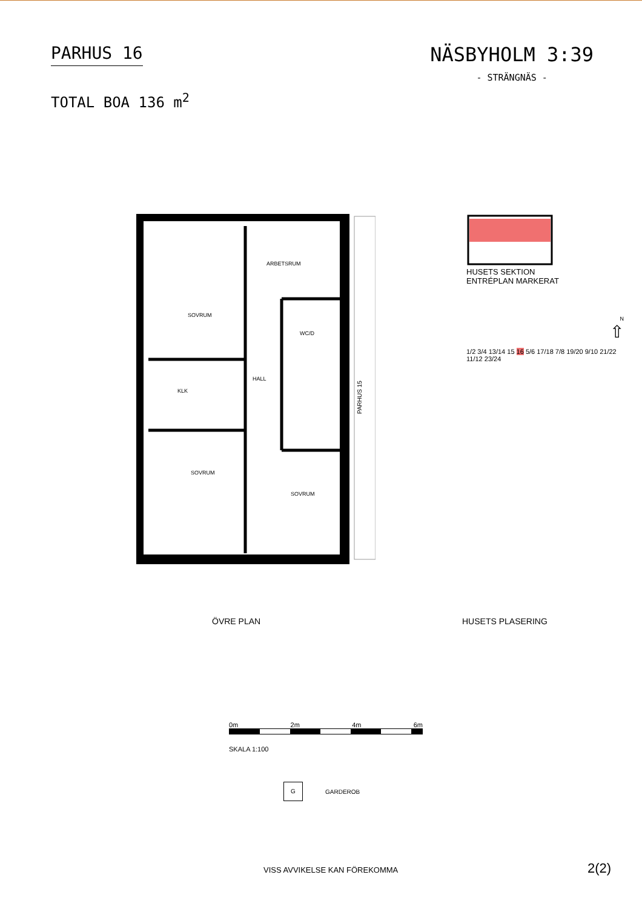PARHUS 16
TOTAL BOA 136 m<sup>2</sup>
NÄSBYHOLM 3:39
- STRÄNGNÄS -
SOVRUM
ARBETSRUM
WC/D
HALL
KLK
SOVRUM
SOVRUM
PARHUS 15
HUSETS SEKTION
ENTRÉPLAN MARKERAT
N
⇧
1/2 3/4 13/14 15 16 5/6 17/18 7/8 19/20 9/10 21/22 11/12 23/24
ÖVRE PLAN HUSETS PLASERING
0m 2m 4m 6m
SKALA 1:100
G GARDEROB
VISS AVVIKELSE KAN FÖREKOMMA 2(2)